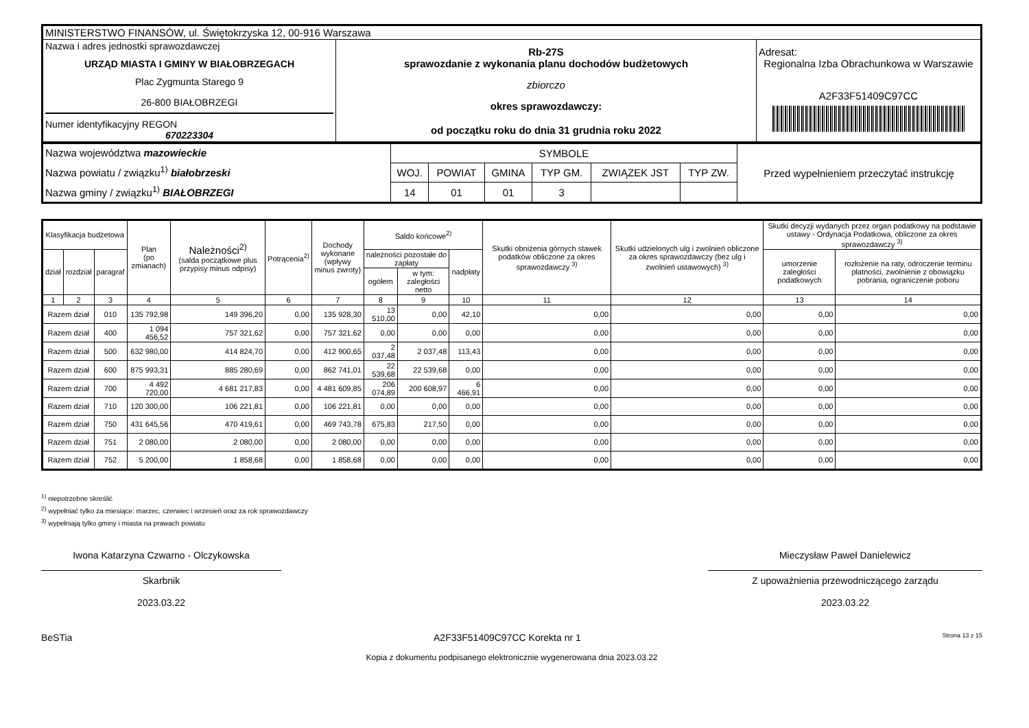| MINISTERSTWO FINANSÓW, ul. Świętokrzyska 12, 00-916 Warszawa | | |
| Nazwa i adres jednostki sprawozdawczej URZĄD MIASTA I GMINY W BIAŁOBRZEGACH Plac Zygmunta Starego 9 26-800 BIAŁOBRZEGI Numer identyfikacyjny REGON 670223304 | Rb-27S sprawozdanie z wykonania planu dochodów budżetowych zbiorczo okres sprawozdawczy: od początku roku do dnia 31 grudnia roku 2022 | Adresat: Regionalna Izba Obrachunkowa w Warszawie A2F33F51409C97CC |
| Nazwa województwa mazowieckie Nazwa powiatu / związku<sup>1)</sup> białobrzeski Nazwa gminy / związku<sup>1)</sup> BIAŁOBRZEGI | SYMBOLE | | | | | | Przed wypełnieniem przeczytać instrukcję |
| | WOJ. | POWIAT | GMINA | TYP GM. | ZWIĄZEK JST | TYP ZW. | |
| | 14 | 01 | 01 | 3 | | | |
| Klasyfikacja budżetowa | | | Plan (po zmianach) | Należności<sup>2)</sup> (salda początkowe plus przypisy minus odpisy) | Potrącenia<sup>2)</sup> | Dochody wykonane (wpływy minus zwroty) | Saldo końcowe<sup>2)</sup> | | | Skutki obniżenia górnych stawek podatków obliczone za okres sprawozdawczy <sup>3)</sup> | Skutki udzielonych ulg i zwolnień obliczone za okres sprawozdawczy (bez ulg i zwolnień ustawowych) <sup>3)</sup> | Skutki decyzji wydanych przez organ podatkowy na podstawie ustawy - Ordynacja Podatkowa, obliczone za okres sprawozdawczy <sup>3)</sup> | |
| --- | --- | --- | --- | --- | --- | --- | --- | --- | --- | --- | --- | --- | --- |
| dział | rozdział | paragraf | | | | | należności pozostałe do zapłaty | | nadpłaty | | | umorzenie zaległości podatkowych | rozłożenie na raty, odroczenie terminu płatności, zwolnienie z obowiązku pobrania, ograniczenie poboru |
| | | | | | | | ogółem | w tym: zaległości netto | | | | | |
| 1 | 2 | 3 | 4 | 5 | 6 | 7 | 8 | 9 | 10 | 11 | 12 | 13 | 14 |
| Razem dział | | 010 | 135 792,98 | 149 396,20 | 0,00 | 135 928,30 | 13 510,00 | 0,00 | 42,10 | 0,00 | 0,00 | 0,00 | 0,00 |
| Razem dział | | 400 | 1 094 456,52 | 757 321,62 | 0,00 | 757 321,62 | 0,00 | 0,00 | 0,00 | 0,00 | 0,00 | 0,00 | 0,00 |
| Razem dział | | 500 | 632 980,00 | 414 824,70 | 0,00 | 412 900,65 | 2 037,48 | 2 037,48 | 113,43 | 0,00 | 0,00 | 0,00 | 0,00 |
| Razem dział | | 600 | 875 993,31 | 885 280,69 | 0,00 | 862 741,01 | 22 539,68 | 22 539,68 | 0,00 | 0,00 | 0,00 | 0,00 | 0,00 |
| Razem dział | | 700 | 4 492 720,00 | 4 681 217,83 | 0,00 | 4 481 609,85 | 206 074,89 | 200 608,97 | 6 466,91 | 0,00 | 0,00 | 0,00 | 0,00 |
| Razem dział | | 710 | 120 300,00 | 106 221,81 | 0,00 | 106 221,81 | 0,00 | 0,00 | 0,00 | 0,00 | 0,00 | 0,00 | 0,00 |
| Razem dział | | 750 | 431 645,56 | 470 419,61 | 0,00 | 469 743,78 | 675,83 | 217,50 | 0,00 | 0,00 | 0,00 | 0,00 | 0,00 |
| Razem dział | | 751 | 2 080,00 | 2 080,00 | 0,00 | 2 080,00 | 0,00 | 0,00 | 0,00 | 0,00 | 0,00 | 0,00 | 0,00 |
| Razem dział | | 752 | 5 200,00 | 1 858,68 | 0,00 | 1 858,68 | 0,00 | 0,00 | 0,00 | 0,00 | 0,00 | 0,00 | 0,00 |
<sup>1)</sup> niepotrzebne skreślić
<sup>2)</sup> wypełniać tylko za miesiące: marzec, czerwiec i wrzesień oraz za rok sprawozdawczy
<sup>3)</sup> wypełniają tylko gminy i miasta na prawach powiatu
Iwona Katarzyna Czwarno - Olczykowska
Skarbnik
2023.03.22
Mieczysław Paweł Danielewicz
Z upoważnienia przewodniczącego zarządu
2023.03.22
BeSTia A2F33F51409C97CC Korekta nr 1 Strona 13 z 15
Kopia z dokumentu podpisanego elektronicznie wygenerowana dnia 2023.03.22